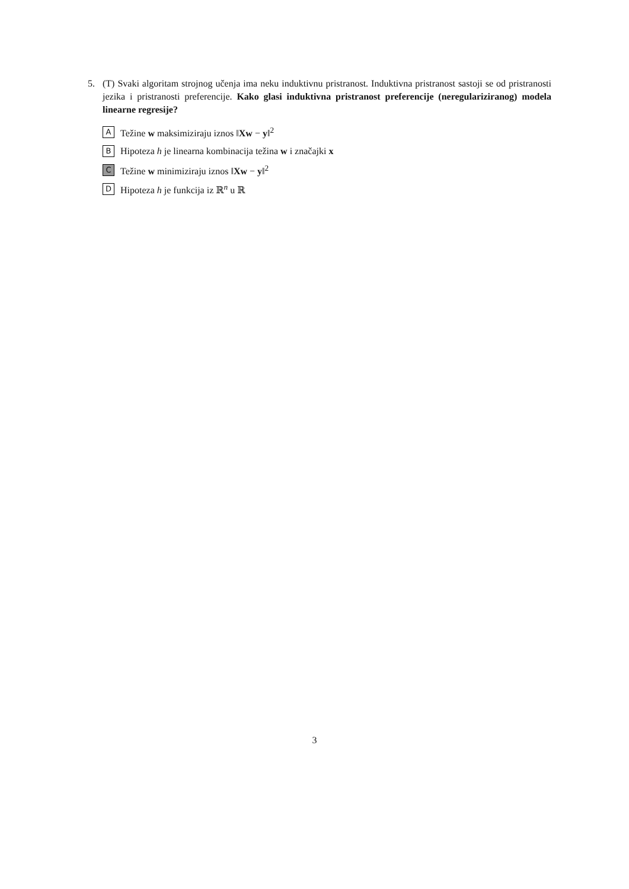5.
(T) Svaki algoritam strojnog učenja ima neku induktivnu pristranost. Induktivna pristranost sastoji se od pristranosti jezika i pristranosti preferencije. Kako glasi induktivna pristranost preferencije (neregulariziranog) modela linearne regresije?
A Težine w maksimiziraju iznos ‖Xw − y‖<sup>2</sup>
B Hipoteza h je linearna kombinacija težina w i značajki x
C Težine w minimiziraju iznos ‖Xw − y‖<sup>2</sup>
D Hipoteza h je funkcija iz ℝ<sup>n</sup> u ℝ
3